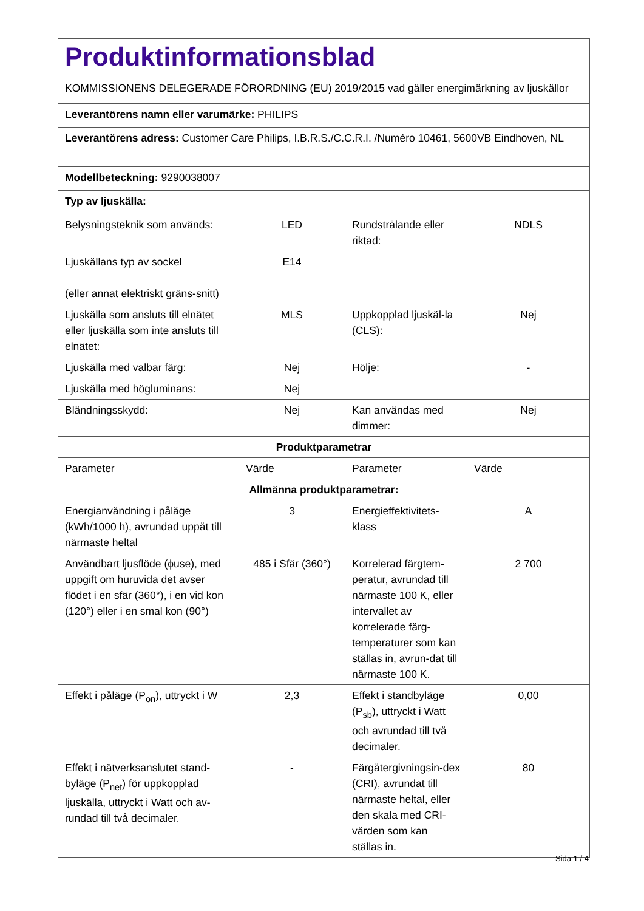| Produktinformationsblad KOMMISSIONENS DELEGERADE FÖRORDNING (EU) 2019/2015 vad gäller energimärkning av ljuskällor | | | |
| Leverantörens namn eller varumärke: PHILIPS | | | |
| Leverantörens adress: Customer Care Philips, I.B.R.S./C.C.R.I. /Numéro 10461, 5600VB Eindhoven, NL | | | |
| Modellbeteckning: 9290038007 | | | |
| Typ av ljuskälla: | | | |
| Belysningsteknik som används: | LED | Rundstrålande eller riktad: | NDLS |
| Ljuskällans typ av sockel (eller annat elektriskt gräns-snitt) | E14 | | |
| Ljuskälla som ansluts till elnätet eller ljuskälla som inte ansluts till elnätet: | MLS | Uppkopplad ljuskäl-la (CLS): | Nej |
| Ljuskälla med valbar färg: | Nej | Hölje: | - |
| Ljuskälla med högluminans: | Nej | | |
| Bländningsskydd: | Nej | Kan användas med dimmer: | Nej |
| Produktparametrar | | | |
| Parameter | Värde | Parameter | Värde |
| Allmänna produktparametrar: | | | |
| Energianvändning i påläge (kWh/1000 h), avrundad uppåt till närmaste heltal | 3 | Energieffektivitets-klass | A |
| Användbart ljusflöde (ϕuse), med uppgift om huruvida det avser flödet i en sfär (360°), i en vid kon (120°) eller i en smal kon (90°) | 485 i Sfär (360°) | Korrelerad färgtem-peratur, avrundad till närmaste 100 K, eller intervallet av korrelerade färg-temperaturer som kan ställas in, avrun-dat till närmaste 100 K. | 2 700 |
| Effekt i påläge (P<sub>on</sub>), uttryckt i W | 2,3 | Effekt i standbyläge (P<sub>sb</sub>), uttryckt i Watt och avrundad till två decimaler. | 0,00 |
| Effekt i nätverksanslutet stand-byläge (P<sub>net</sub>) för uppkopplad ljuskälla, uttryckt i Watt och av-rundad till två decimaler. | - | Färgåtergivningsin-dex (CRI), avrundat till närmaste heltal, eller den skala med CRI-värden som kan ställas in. | 80 |
Sida 1 / 4